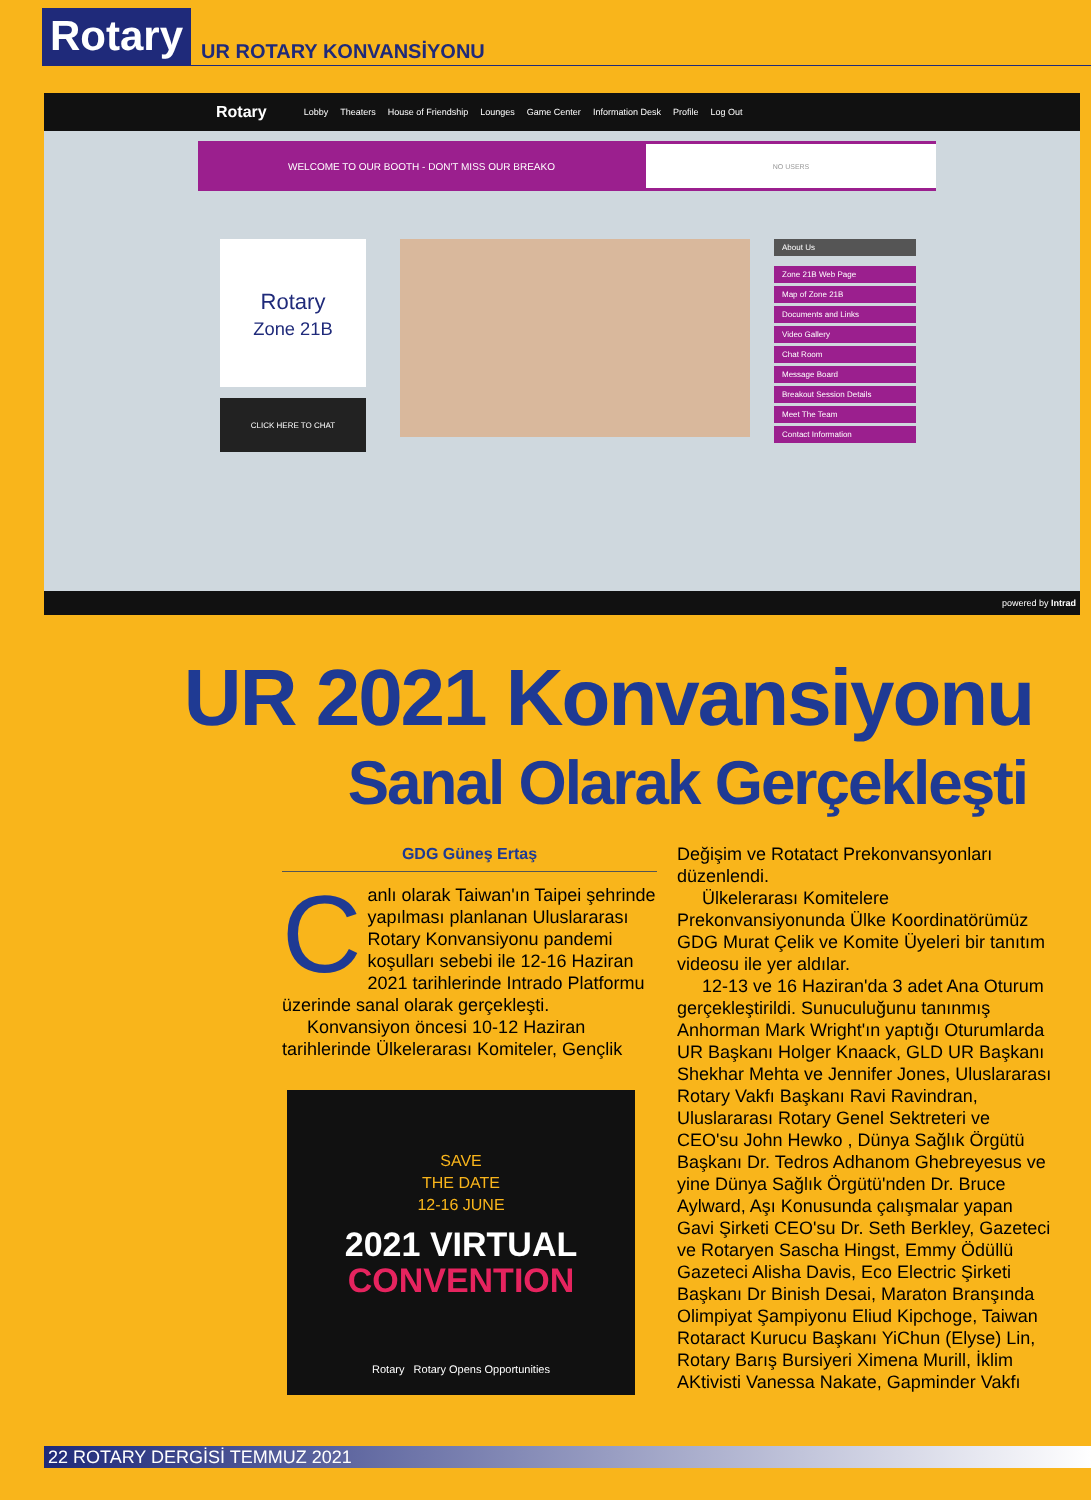Rotary
UR ROTARY KONVANSİYONU
Rotary Lobby Theaters House of Friendship Lounges Game Center Information Desk Profile Log Out
WELCOME TO OUR BOOTH - DON'T MISS OUR BREAKO NO USERS
Rotary
Zone 21B
CLICK HERE TO CHAT
About Us
Zone 21B Web Page
Map of Zone 21B
Documents and Links
Video Gallery
Chat Room
Message Board
Breakout Session Details
Meet The Team
Contact Information
powered by Intrad
UR 2021 Konvansiyonu
Sanal Olarak Gerçekleşti
GDG Güneş Ertaş
Canlı olarak Taiwan'ın Taipei şehrinde yapılması planlanan Uluslararası Rotary Konvansiyonu pandemi koşulları sebebi ile 12-16 Haziran 2021 tarihlerinde Intrado Platformu üzerinde sanal olarak gerçekleşti.
Konvansiyon öncesi 10-12 Haziran tarihlerinde Ülkelerarası Komiteler, Gençlik
SAVE
THE DATE
12-16 JUNE
2021 VIRTUAL
CONVENTION
Rotary Rotary Opens Opportunities
Değişim ve Rotatact Prekonvansyonları düzenlendi.
Ülkelerarası Komitelere Prekonvansiyonunda Ülke Koordinatörümüz GDG Murat Çelik ve Komite Üyeleri bir tanıtım videosu ile yer aldılar.
12-13 ve 16 Haziran'da 3 adet Ana Oturum gerçekleştirildi. Sunuculuğunu tanınmış Anhorman Mark Wright'ın yaptığı Oturumlarda UR Başkanı Holger Knaack, GLD UR Başkanı Shekhar Mehta ve Jennifer Jones, Uluslararası Rotary Vakfı Başkanı Ravi Ravindran, Uluslararası Rotary Genel Sektreteri ve CEO'su John Hewko , Dünya Sağlık Örgütü Başkanı Dr. Tedros Adhanom Ghebreyesus ve yine Dünya Sağlık Örgütü'nden Dr. Bruce Aylward, Aşı Konusunda çalışmalar yapan Gavi Şirketi CEO'su Dr. Seth Berkley, Gazeteci ve Rotaryen Sascha Hingst, Emmy Ödüllü Gazeteci Alisha Davis, Eco Electric Şirketi Başkanı Dr Binish Desai, Maraton Branşında Olimpiyat Şampiyonu Eliud Kipchoge, Taiwan Rotaract Kurucu Başkanı YiChun (Elyse) Lin, Rotary Barış Bursiyeri Ximena Murill, İklim AKtivisti Vanessa Nakate, Gapminder Vakfı
22 ROTARY DERGİSİ TEMMUZ 2021